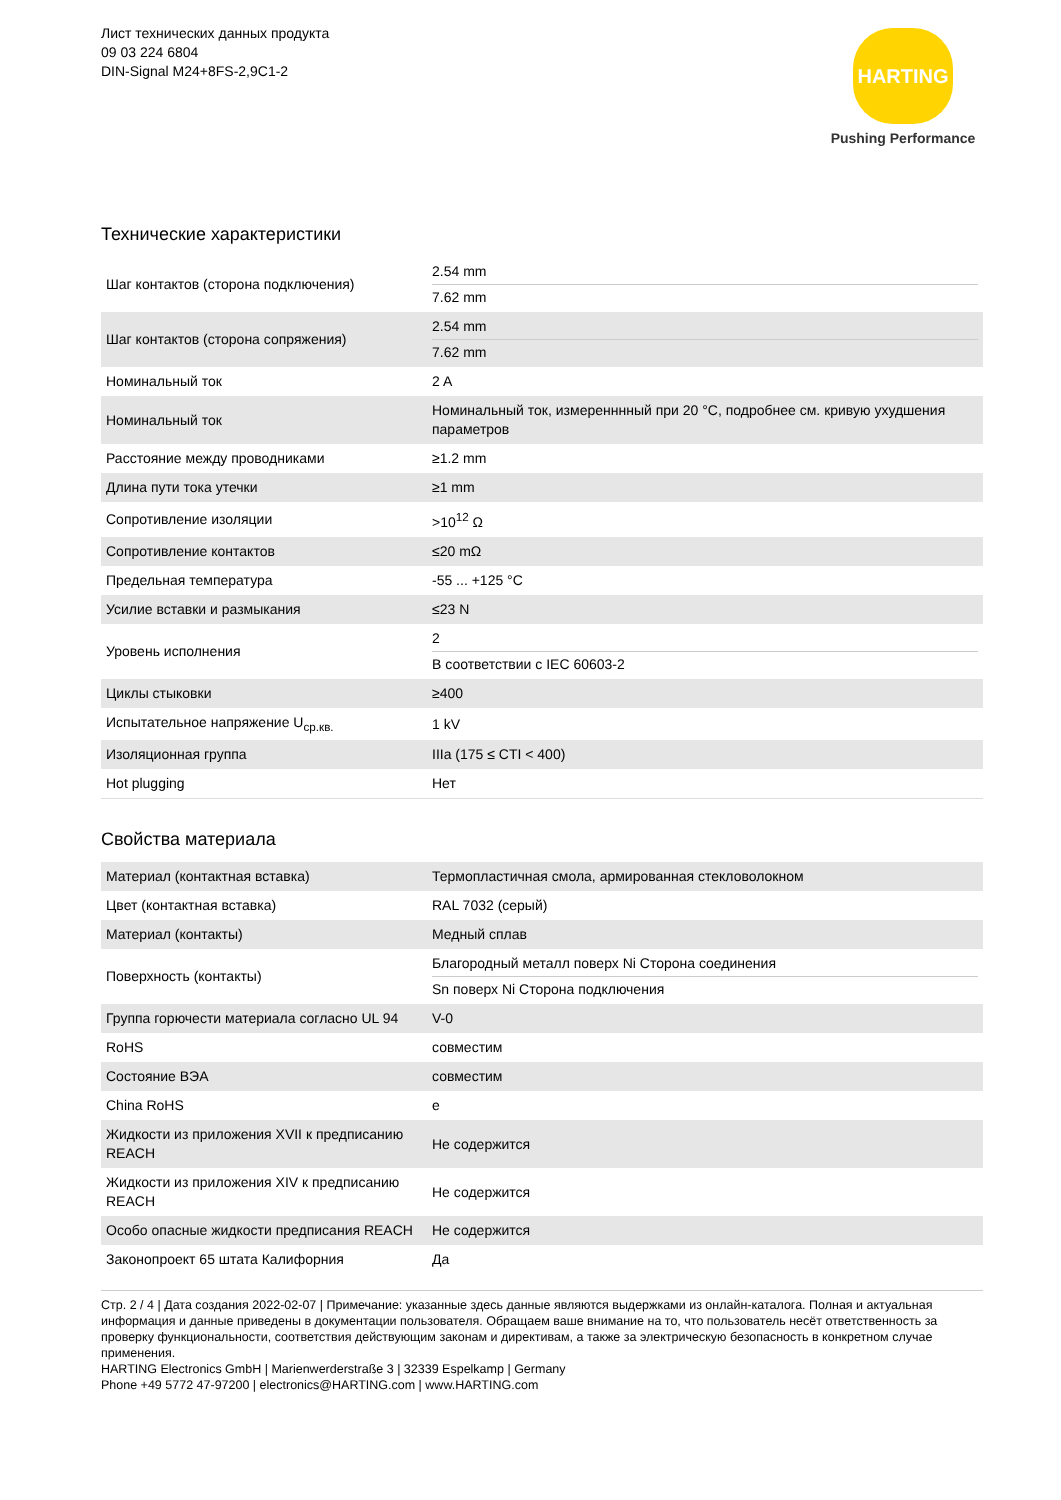Лист технических данных продукта
09 03 224 6804
DIN-Signal M24+8FS-2,9C1-2
HARTING
Pushing Performance
Технические характеристики
| Шаг контактов (сторона подключения) | 2.54 mm 7.62 mm |
| Шаг контактов (сторона сопряжения) | 2.54 mm 7.62 mm |
| Номинальный ток | 2 A |
| Номинальный ток | Номинальный ток, измеренннный при 20 °C, подробнее см. кривую ухудшения параметров |
| Расстояние между проводниками | ≥1.2 mm |
| Длина пути тока утечки | ≥1 mm |
| Сопротивление изоляции | >10<sup>12</sup> Ω |
| Сопротивление контактов | ≤20 mΩ |
| Предельная температура | -55 ... +125 °C |
| Усилие вставки и размыкания | ≤23 N |
| Уровень исполнения | 2 В соответствии с IEC 60603-2 |
| Циклы стыковки | ≥400 |
| Испытательное напряжение U<sub>ср.кв.</sub> | 1 kV |
| Изоляционная группа | IIIa (175 ≤ CTI < 400) |
| Hot plugging | Нет |
Свойства материала
| Материал (контактная вставка) | Термопластичная смола, армированная стекловолокном |
| Цвет (контактная вставка) | RAL 7032 (серый) |
| Материал (контакты) | Медный сплав |
| Поверхность (контакты) | Благородный металл поверх Ni Сторона соединения Sn поверх Ni Сторона подключения |
| Группа горючести материала согласно UL 94 | V-0 |
| RoHS | совместим |
| Состояние ВЭА | совместим |
| China RoHS | e |
| Жидкости из приложения XVII к предписанию REACH | Не содержится |
| Жидкости из приложения XIV к предписанию REACH | Не содержится |
| Особо опасные жидкости предписания REACH | Не содержится |
| Законопроект 65 штата Калифорния | Да |
Стр. 2 / 4 | Дата создания 2022-02-07 | Примечание: указанные здесь данные являются выдержками из онлайн-каталога. Полная и актуальная информация и данные приведены в документации пользователя. Обращаем ваше внимание на то, что пользователь несёт ответственность за проверку функциональности, соответствия действующим законам и директивам, а также за электрическую безопасность в конкретном случае применения.
HARTING Electronics GmbH | Marienwerderstraße 3 | 32339 Espelkamp | Germany
Phone +49 5772 47-97200 | electronics@HARTING.com | www.HARTING.com